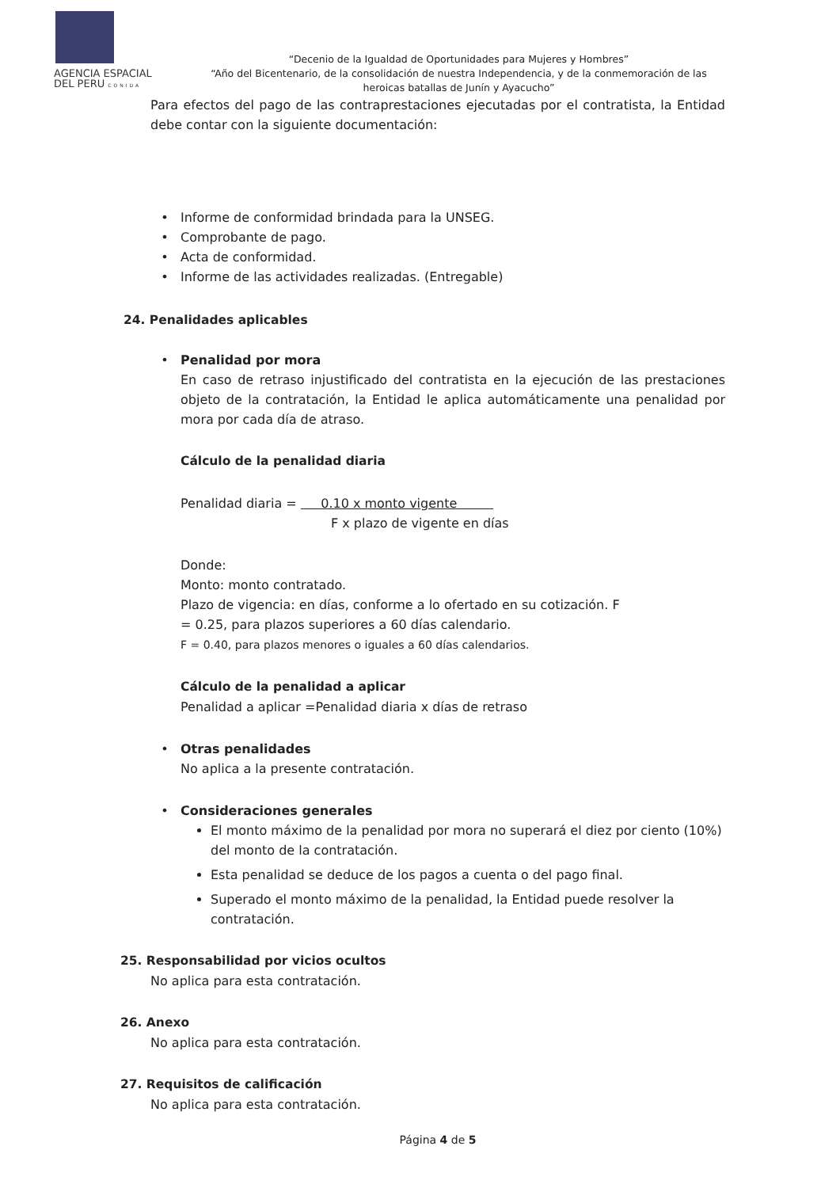AGENCIA ESPACIAL
DEL PERU CONIDA
“Decenio de la Igualdad de Oportunidades para Mujeres y Hombres”
“Año del Bicentenario, de la consolidación de nuestra Independencia, y de la conmemoración de las heroicas batallas de Junín y Ayacucho”
Para efectos del pago de las contraprestaciones ejecutadas por el contratista, la Entidad debe contar con la siguiente documentación:
Informe de conformidad brindada para la UNSEG.
Comprobante de pago.
Acta de conformidad.
Informe de las actividades realizadas. (Entregable)
24. Penalidades aplicables
Penalidad por mora
En caso de retraso injustificado del contratista en la ejecución de las prestaciones objeto de la contratación, la Entidad le aplica automáticamente una penalidad por mora por cada día de atraso.
Cálculo de la penalidad diaria
Penalidad diaria = 0.10 x monto vigente
F x plazo de vigente en días
Donde:
Monto: monto contratado.
Plazo de vigencia: en días, conforme a lo ofertado en su cotización. F
= 0.25, para plazos superiores a 60 días calendario.
F = 0.40, para plazos menores o iguales a 60 días calendarios.
Cálculo de la penalidad a aplicar
Penalidad a aplicar =Penalidad diaria x días de retraso
Otras penalidades
No aplica a la presente contratación.
Consideraciones generales
El monto máximo de la penalidad por mora no superará el diez por ciento (10%) del monto de la contratación.
Esta penalidad se deduce de los pagos a cuenta o del pago final.
Superado el monto máximo de la penalidad, la Entidad puede resolver la contratación.
25. Responsabilidad por vicios ocultos
No aplica para esta contratación.
26. Anexo
No aplica para esta contratación.
27. Requisitos de calificación
No aplica para esta contratación.
Página 4 de 5